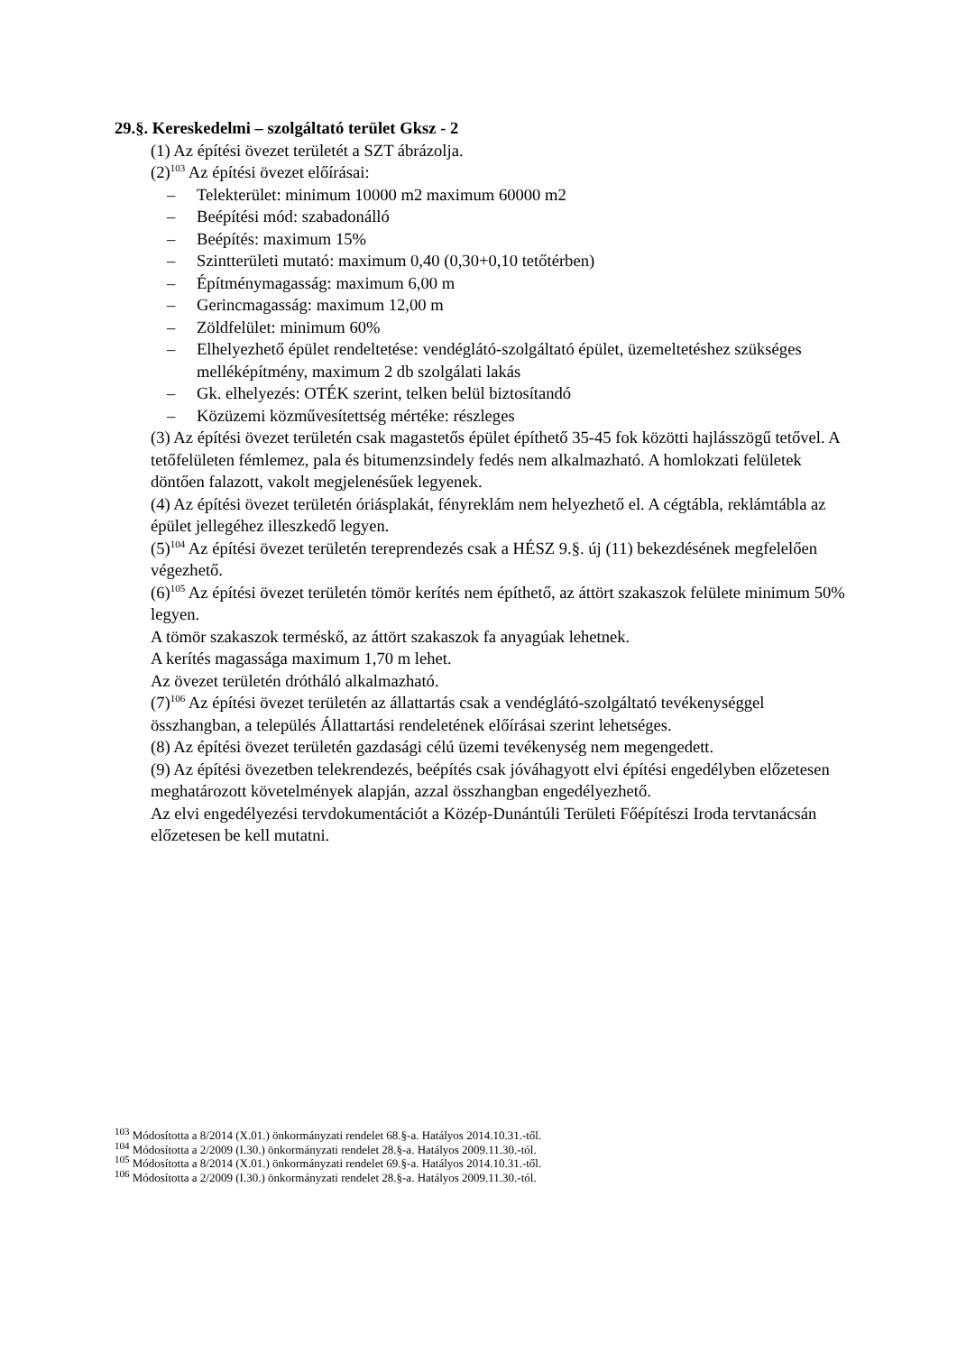29.§. Kereskedelmi – szolgáltató terület Gksz - 2
(1) Az építési övezet területét a SZT ábrázolja.
(2)<sup>103</sup> Az építési övezet előírásai:
– Telekterület: minimum 10000 m2 maximum 60000 m2
– Beépítési mód: szabadonálló
– Beépítés: maximum 15%
– Szintterületi mutató: maximum 0,40 (0,30+0,10 tetőtérben)
– Építménymagasság: maximum 6,00 m
– Gerincmagasság: maximum 12,00 m
– Zöldfelület: minimum 60%
– Elhelyezhető épület rendeltetése: vendéglátó-szolgáltató épület, üzemeltetéshez szükséges melléképítmény, maximum 2 db szolgálati lakás
– Gk. elhelyezés: OTÉK szerint, telken belül biztosítandó
– Közüzemi közművesítettség mértéke: részleges
(3) Az építési övezet területén csak magastetős épület építhető 35-45 fok közötti hajlásszögű tetővel. A tetőfelületen fémlemez, pala és bitumenzsindely fedés nem alkalmazható. A homlokzati felületek döntően falazott, vakolt megjelenésűek legyenek.
(4) Az építési övezet területén óriásplakát, fényreklám nem helyezhető el. A cégtábla, reklámtábla az épület jellegéhez illeszkedő legyen.
(5)<sup>104</sup> Az építési övezet területén tereprendezés csak a HÉSZ 9.§. új (11) bekezdésének megfelelően végezhető.
(6)<sup>105</sup> Az építési övezet területén tömör kerítés nem építhető, az áttört szakaszok felülete minimum 50% legyen.
A tömör szakaszok terméskő, az áttört szakaszok fa anyagúak lehetnek.
A kerítés magassága maximum 1,70 m lehet.
Az övezet területén drótháló alkalmazható.
(7)<sup>106</sup> Az építési övezet területén az állattartás csak a vendéglátó-szolgáltató tevékenységgel összhangban, a település Állattartási rendeletének előírásai szerint lehetséges.
(8) Az építési övezet területén gazdasági célú üzemi tevékenység nem megengedett.
(9) Az építési övezetben telekrendezés, beépítés csak jóváhagyott elvi építési engedélyben előzetesen meghatározott követelmények alapján, azzal összhangban engedélyezhető.
Az elvi engedélyezési tervdokumentációt a Közép-Dunántúli Területi Főépítészi Iroda tervtanácsán előzetesen be kell mutatni.
<sup>103</sup> Módosította a 8/2014 (X.01.) önkormányzati rendelet 68.§-a. Hatályos 2014.10.31.-től.
<sup>104</sup> Módosította a 2/2009 (I.30.) önkormányzati rendelet 28.§-a. Hatályos 2009.11.30.-tól.
<sup>105</sup> Módosította a 8/2014 (X.01.) önkormányzati rendelet 69.§-a. Hatályos 2014.10.31.-től.
<sup>106</sup> Módosította a 2/2009 (I.30.) önkormányzati rendelet 28.§-a. Hatályos 2009.11.30.-tól.